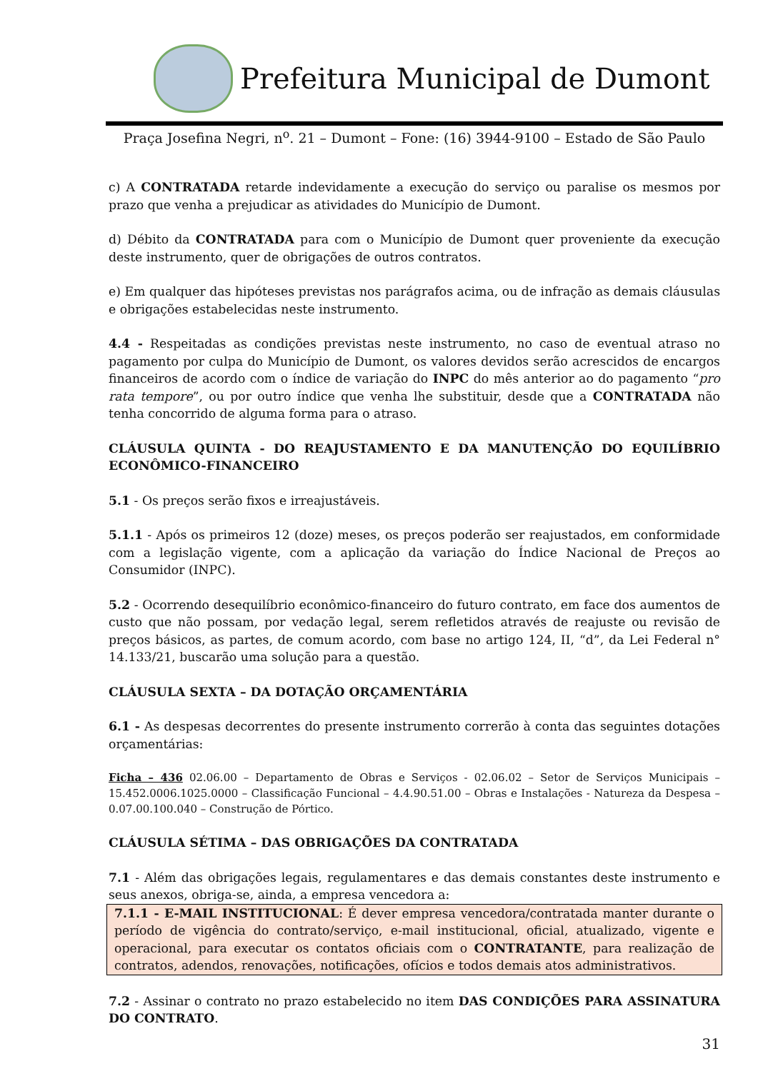Prefeitura Municipal de Dumont
Praça Josefina Negri, n<sup>o</sup>. 21 – Dumont – Fone: (16) 3944-9100 – Estado de São Paulo
c) A CONTRATADA retarde indevidamente a execução do serviço ou paralise os mesmos por prazo que venha a prejudicar as atividades do Município de Dumont.
d) Débito da CONTRATADA para com o Município de Dumont quer proveniente da execução deste instrumento, quer de obrigações de outros contratos.
e) Em qualquer das hipóteses previstas nos parágrafos acima, ou de infração as demais cláusulas e obrigações estabelecidas neste instrumento.
4.4 - Respeitadas as condições previstas neste instrumento, no caso de eventual atraso no pagamento por culpa do Município de Dumont, os valores devidos serão acrescidos de encargos financeiros de acordo com o índice de variação do INPC do mês anterior ao do pagamento “pro rata tempore”, ou por outro índice que venha lhe substituir, desde que a CONTRATADA não tenha concorrido de alguma forma para o atraso.
CLÁUSULA QUINTA - DO REAJUSTAMENTO E DA MANUTENÇÃO DO EQUILÍBRIO ECONÔMICO-FINANCEIRO
5.1 - Os preços serão fixos e irreajustáveis.
5.1.1 - Após os primeiros 12 (doze) meses, os preços poderão ser reajustados, em conformidade com a legislação vigente, com a aplicação da variação do Índice Nacional de Preços ao Consumidor (INPC).
5.2 - Ocorrendo desequilíbrio econômico-financeiro do futuro contrato, em face dos aumentos de custo que não possam, por vedação legal, serem refletidos através de reajuste ou revisão de preços básicos, as partes, de comum acordo, com base no artigo 124, II, “d”, da Lei Federal n° 14.133/21, buscarão uma solução para a questão.
CLÁUSULA SEXTA – DA DOTAÇÃO ORÇAMENTÁRIA
6.1 - As despesas decorrentes do presente instrumento correrão à conta das seguintes dotações orçamentárias:
Ficha – 436 02.06.00 – Departamento de Obras e Serviços - 02.06.02 – Setor de Serviços Municipais – 15.452.0006.1025.0000 – Classificação Funcional – 4.4.90.51.00 – Obras e Instalações - Natureza da Despesa – 0.07.00.100.040 – Construção de Pórtico.
CLÁUSULA SÉTIMA – DAS OBRIGAÇÕES DA CONTRATADA
7.1 - Além das obrigações legais, regulamentares e das demais constantes deste instrumento e seus anexos, obriga-se, ainda, a empresa vencedora a:
7.1.1 - E-MAIL INSTITUCIONAL: É dever empresa vencedora/contratada manter durante o período de vigência do contrato/serviço, e-mail institucional, oficial, atualizado, vigente e operacional, para executar os contatos oficiais com o CONTRATANTE, para realização de contratos, adendos, renovações, notificações, ofícios e todos demais atos administrativos.
7.2 - Assinar o contrato no prazo estabelecido no item DAS CONDIÇÕES PARA ASSINATURA DO CONTRATO.
31